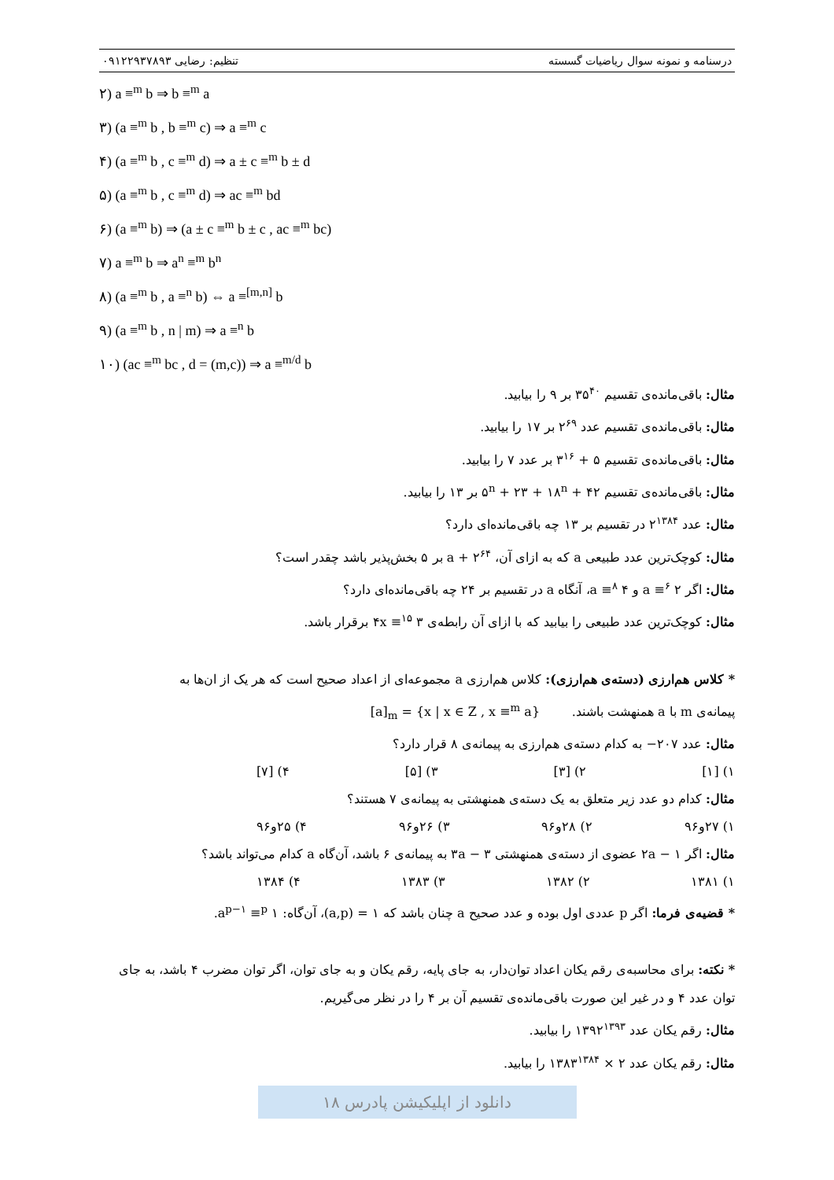درسنامه و نمونه سوال ریاضیات گسسته تنظیم: رضایی ۰۹۱۲۲۹۳۷۸۹۳
۲) a ≡<sup>m</sup> b ⇒ b ≡<sup>m</sup> a
۳) (a ≡<sup>m</sup> b , b ≡<sup>m</sup> c) ⇒ a ≡<sup>m</sup> c
۴) (a ≡<sup>m</sup> b , c ≡<sup>m</sup> d) ⇒ a ± c ≡<sup>m</sup> b ± d
۵) (a ≡<sup>m</sup> b , c ≡<sup>m</sup> d) ⇒ ac ≡<sup>m</sup> bd
۶) (a ≡<sup>m</sup> b) ⇒ (a ± c ≡<sup>m</sup> b ± c , ac ≡<sup>m</sup> bc)
۷) a ≡<sup>m</sup> b ⇒ a<sup>n</sup> ≡<sup>m</sup> b<sup>n</sup>
۸) (a ≡<sup>m</sup> b , a ≡<sup>n</sup> b) ⇔ a ≡<sup>[m,n]</sup> b
۹) (a ≡<sup>m</sup> b , n | m) ⇒ a ≡<sup>n</sup> b
۱۰) (ac ≡<sup>m</sup> bc , d = (m,c)) ⇒ a ≡<sup>m/d</sup> b
مثال: باقی‌مانده‌ی تقسیم ۳۵<sup>۴۰</sup> بر ۹ را بیابید.
مثال: باقی‌مانده‌ی تقسیم عدد ۲<sup>۶۹</sup> بر ۱۷ را بیابید.
مثال: باقی‌مانده‌ی تقسیم ۵ + ۳<sup>۱۶</sup> بر عدد ۷ را بیابید.
مثال: باقی‌مانده‌ی تقسیم ۵<sup>n</sup> + ۲۳ + ۱۸<sup>n</sup> + ۴۲ بر ۱۳ را بیابید.
مثال: عدد ۲<sup>۱۳۸۴</sup> در تقسیم بر ۱۳ چه باقی‌مانده‌ای دارد؟
مثال: کوچک‌ترین عدد طبیعی a که به ازای آن، a + ۲<sup>۶۴</sup> بر ۵ بخش‌پذیر باشد چقدر است؟
مثال: اگر a ≡<sup>۶</sup> ۲ و a ≡<sup>۸</sup> ۴، آنگاه a در تقسیم بر ۲۴ چه باقی‌مانده‌ای دارد؟
مثال: کوچک‌ترین عدد طبیعی را بیابید که با ازای آن رابطه‌ی ۴x ≡<sup>۱۵</sup> ۳ برقرار باشد.
* کلاس هم‌ارزی (دسته‌ی هم‌ارزی): کلاس هم‌ارزی a مجموعه‌ای از اعداد صحیح است که هر یک از ان‌ها به
پیمانه‌ی m با a همنهشت باشند. [a]<sub>m</sub> = {x | x ∈ Z , x ≡<sup>m</sup> a}
مثال: عدد ۲۰۷− به کدام دسته‌ی هم‌ارزی به پیمانه‌ی ۸ قرار دارد؟
۱) [۱] ۲) [۳] ۳) [۵] ۴) [۷]
مثال: کدام دو عدد زیر متعلق به یک دسته‌ی همنهشتی به پیمانه‌ی ۷ هستند؟
۱) ۲۷و۹۶ ۲) ۲۸و۹۶ ۳) ۲۶و۹۶ ۴) ۲۵و۹۶
مثال: اگر ۱ − ۲a عضوی از دسته‌ی همنهشتی ۳ − ۳a به پیمانه‌ی ۶ باشد، آن‌گاه a کدام می‌تواند باشد؟
۱) ۱۳۸۱ ۲) ۱۳۸۲ ۳) ۱۳۸۳ ۴) ۱۳۸۴
* قضیه‌ی فرما: اگر p عددی اول بوده و عدد صحیح a چنان باشد که ۱ = (a,p)، آن‌گاه: a<sup>p−۱</sup> ≡<sup>p</sup> ۱.
* نکته: برای محاسبه‌ی رقم یکان اعداد توان‌دار، به جای پایه، رقم یکان و به جای توان، اگر توان مضرب ۴ باشد، به جای توان عدد ۴ و در غیر این صورت باقی‌مانده‌ی تقسیم آن بر ۴ را در نظر می‌گیریم.
مثال: رقم یکان عدد ۱۳۹۲<sup>۱۳۹۳</sup> را بیابید.
مثال: رقم یکان عدد ۲ × ۱۳۸۳<sup>۱۳۸۴</sup> را بیابید.
دانلود از اپلیکیشن پادرس ۱۸